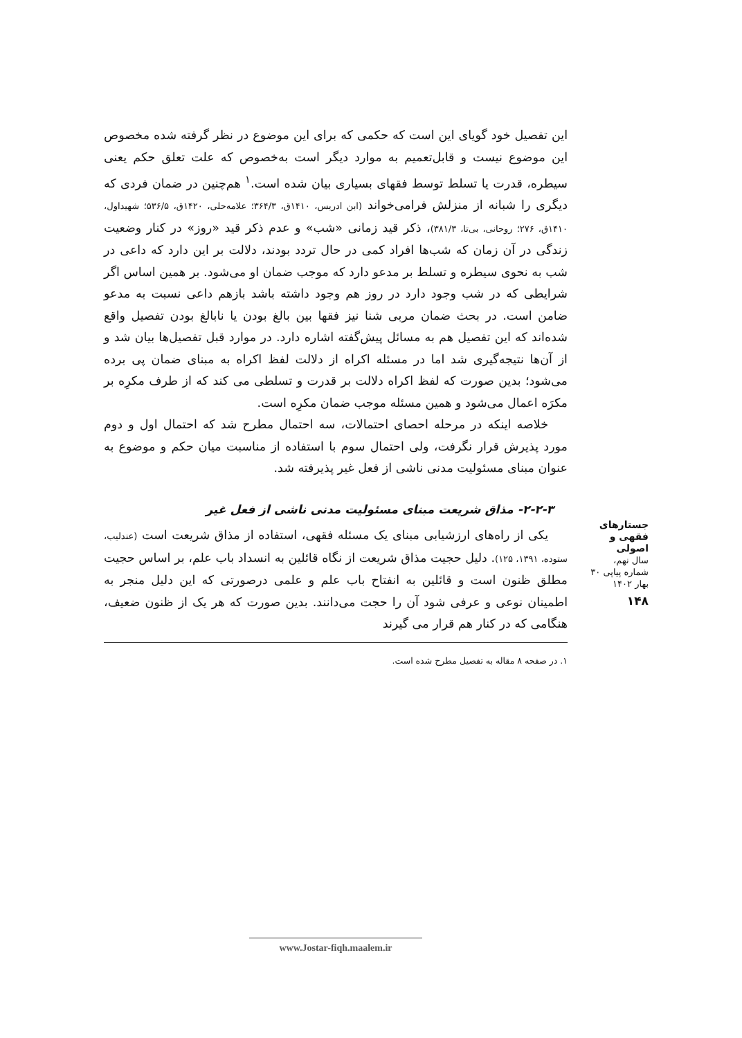این تفصیل خود گویای این است که حکمی که برای این موضوع در نظر گرفته شده مخصوص این موضوع نیست و قابل‌تعمیم به موارد دیگر است به‌خصوص که علت تعلق حکم یعنی سیطره، قدرت یا تسلط توسط فقهای بسیاری بیان شده است.<sup>۱</sup> هم‌چنین در ضمان فردی که دیگری را شبانه از منزلش فرامی‌خواند (ابن ادریس، ۱۴۱۰ق، ۳۶۴/۳؛ علامه‌حلی، ۱۴۲۰ق، ۵۳۶/۵؛ شهیداول، ۱۴۱۰ق، ۲۷۶؛ روحانی، بی‌تا، ۳۸۱/۳)، ذکر قید زمانی «شب» و عدم ذکر قید «روز» در کنار وضعیت زندگی در آن زمان که شب‌ها افراد کمی در حال تردد بودند، دلالت بر این دارد که داعی در شب به نحوی سیطره و تسلط بر مدعو دارد که موجب ضمان او می‌شود. بر همین اساس اگر شرایطی که در شب وجود دارد در روز هم وجود داشته باشد بازهم داعی نسبت به مدعو ضامن است. در بحث ضمان مربی شنا نیز فقها بین بالغ بودن یا نابالغ بودن تفصیل واقع شده‌اند که این تفصیل هم به مسائل پیش‌گفته اشاره دارد. در موارد قبل تفصیل‌ها بیان شد و از آن‌ها نتیجه‌گیری شد اما در مسئله اکراه از دلالت لفظ اکراه به مبنای ضمان پی برده می‌شود؛ بدین صورت که لفظ اکراه دلالت بر قدرت و تسلطی می کند که از طرف مکرِه بر مکرَه اعمال می‌شود و همین مسئله موجب ضمان مکرِه است.
خلاصه اینکه در مرحله احصای احتمالات، سه احتمال مطرح شد که احتمال اول و دوم مورد پذیرش قرار نگرفت، ولی احتمال سوم با استفاده از مناسبت میان حکم و موضوع به عنوان مبنای مسئولیت مدنی ناشی از فعل غیر پذیرفته شد.
۲-۲-۳- مذاق شریعت مبنای مسئولیت مدنی ناشی از فعل غیر
یکی از راه‌های ارزشیابی مبنای یک مسئله فقهی، استفاده از مذاق شریعت است (عندلیب، ستوده، ۱۳۹۱، ۱۲۵). دلیل حجیت مذاق شریعت از نگاه قائلین به انسداد باب علم، بر اساس حجیت مطلق ظنون است و قائلین به انفتاح باب علم و علمی درصورتی که این دلیل منجر به اطمینان نوعی و عرفی شود آن را حجت می‌دانند. بدین صورت که هر یک از ظنون ضعیف، هنگامی که در کنار هم قرار می گیرند
۱. در صفحه ۸ مقاله به تفصیل مطرح شده است.
جستارهای
فقهی و اصولی
سال نهم، شماره پیاپی ۳۰
بهار ۱۴۰۲
۱۴۸
www.Jostar-fiqh.maalem.ir